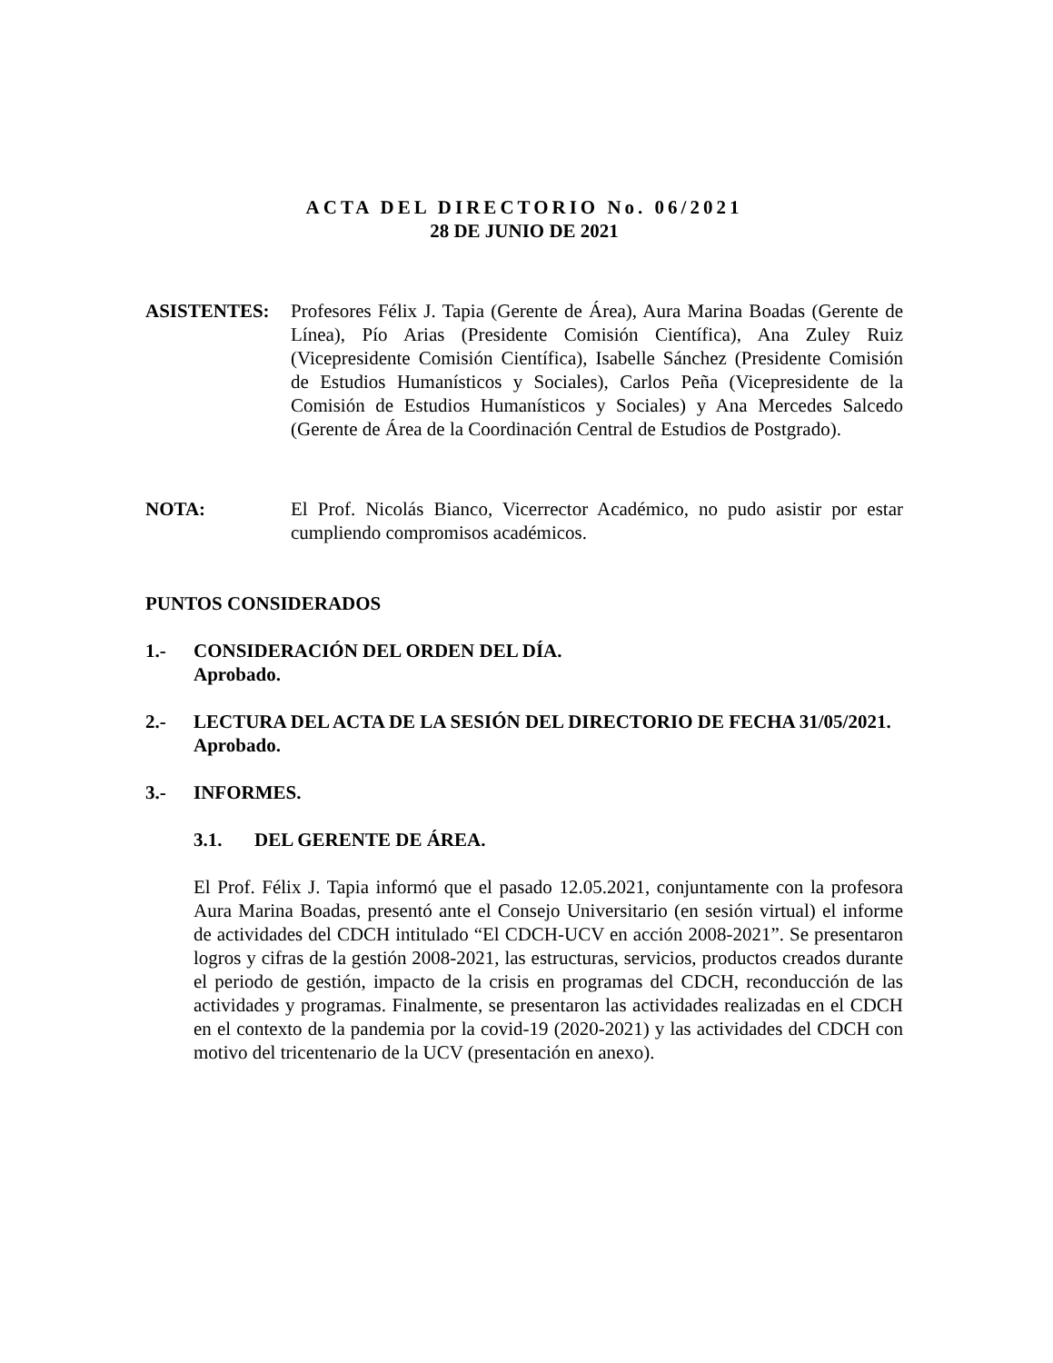ACTA DEL DIRECTORIO No. 06/2021
28 DE JUNIO DE 2021
ASISTENTES: Profesores Félix J. Tapia (Gerente de Área), Aura Marina Boadas (Gerente de Línea), Pío Arias (Presidente Comisión Científica), Ana Zuley Ruiz (Vicepresidente Comisión Científica), Isabelle Sánchez (Presidente Comisión de Estudios Humanísticos y Sociales), Carlos Peña (Vicepresidente de la Comisión de Estudios Humanísticos y Sociales) y Ana Mercedes Salcedo (Gerente de Área de la Coordinación Central de Estudios de Postgrado).
NOTA: El Prof. Nicolás Bianco, Vicerrector Académico, no pudo asistir por estar cumpliendo compromisos académicos.
PUNTOS CONSIDERADOS
1.- CONSIDERACIÓN DEL ORDEN DEL DÍA.
Aprobado.
2.- LECTURA DEL ACTA DE LA SESIÓN DEL DIRECTORIO DE FECHA 31/05/2021.
Aprobado.
3.- INFORMES.
3.1. DEL GERENTE DE ÁREA.
El Prof. Félix J. Tapia informó que el pasado 12.05.2021, conjuntamente con la profesora Aura Marina Boadas, presentó ante el Consejo Universitario (en sesión virtual) el informe de actividades del CDCH intitulado “El CDCH-UCV en acción 2008-2021”. Se presentaron logros y cifras de la gestión 2008-2021, las estructuras, servicios, productos creados durante el periodo de gestión, impacto de la crisis en programas del CDCH, reconducción de las actividades y programas. Finalmente, se presentaron las actividades realizadas en el CDCH en el contexto de la pandemia por la covid-19 (2020-2021) y las actividades del CDCH con motivo del tricentenario de la UCV (presentación en anexo).